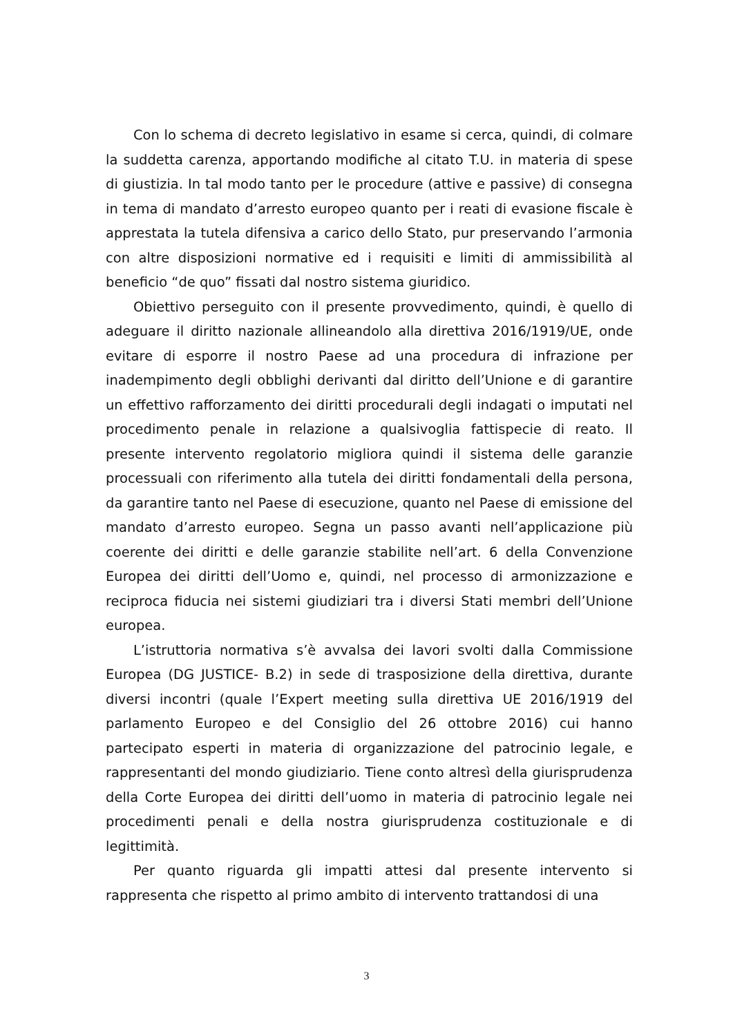Con lo schema di decreto legislativo in esame si cerca, quindi, di colmare la suddetta carenza, apportando modifiche al citato T.U. in materia di spese di giustizia. In tal modo tanto per le procedure (attive e passive) di consegna in tema di mandato d’arresto europeo quanto per i reati di evasione fiscale è apprestata la tutela difensiva a carico dello Stato, pur preservando l’armonia con altre disposizioni normative ed i requisiti e limiti di ammissibilità al beneficio “de quo” fissati dal nostro sistema giuridico.
Obiettivo perseguito con il presente provvedimento, quindi, è quello di adeguare il diritto nazionale allineandolo alla direttiva 2016/1919/UE, onde evitare di esporre il nostro Paese ad una procedura di infrazione per inadempimento degli obblighi derivanti dal diritto dell’Unione e di garantire un effettivo rafforzamento dei diritti procedurali degli indagati o imputati nel procedimento penale in relazione a qualsivoglia fattispecie di reato. Il presente intervento regolatorio migliora quindi il sistema delle garanzie processuali con riferimento alla tutela dei diritti fondamentali della persona, da garantire tanto nel Paese di esecuzione, quanto nel Paese di emissione del mandato d’arresto europeo. Segna un passo avanti nell’applicazione più coerente dei diritti e delle garanzie stabilite nell’art. 6 della Convenzione Europea dei diritti dell’Uomo e, quindi, nel processo di armonizzazione e reciproca fiducia nei sistemi giudiziari tra i diversi Stati membri dell’Unione europea.
L’istruttoria normativa s’è avvalsa dei lavori svolti dalla Commissione Europea (DG JUSTICE- B.2) in sede di trasposizione della direttiva, durante diversi incontri (quale l’Expert meeting sulla direttiva UE 2016/1919 del parlamento Europeo e del Consiglio del 26 ottobre 2016) cui hanno partecipato esperti in materia di organizzazione del patrocinio legale, e rappresentanti del mondo giudiziario. Tiene conto altresì della giurisprudenza della Corte Europea dei diritti dell’uomo in materia di patrocinio legale nei procedimenti penali e della nostra giurisprudenza costituzionale e di legittimità.
Per quanto riguarda gli impatti attesi dal presente intervento si rappresenta che rispetto al primo ambito di intervento trattandosi di una
3